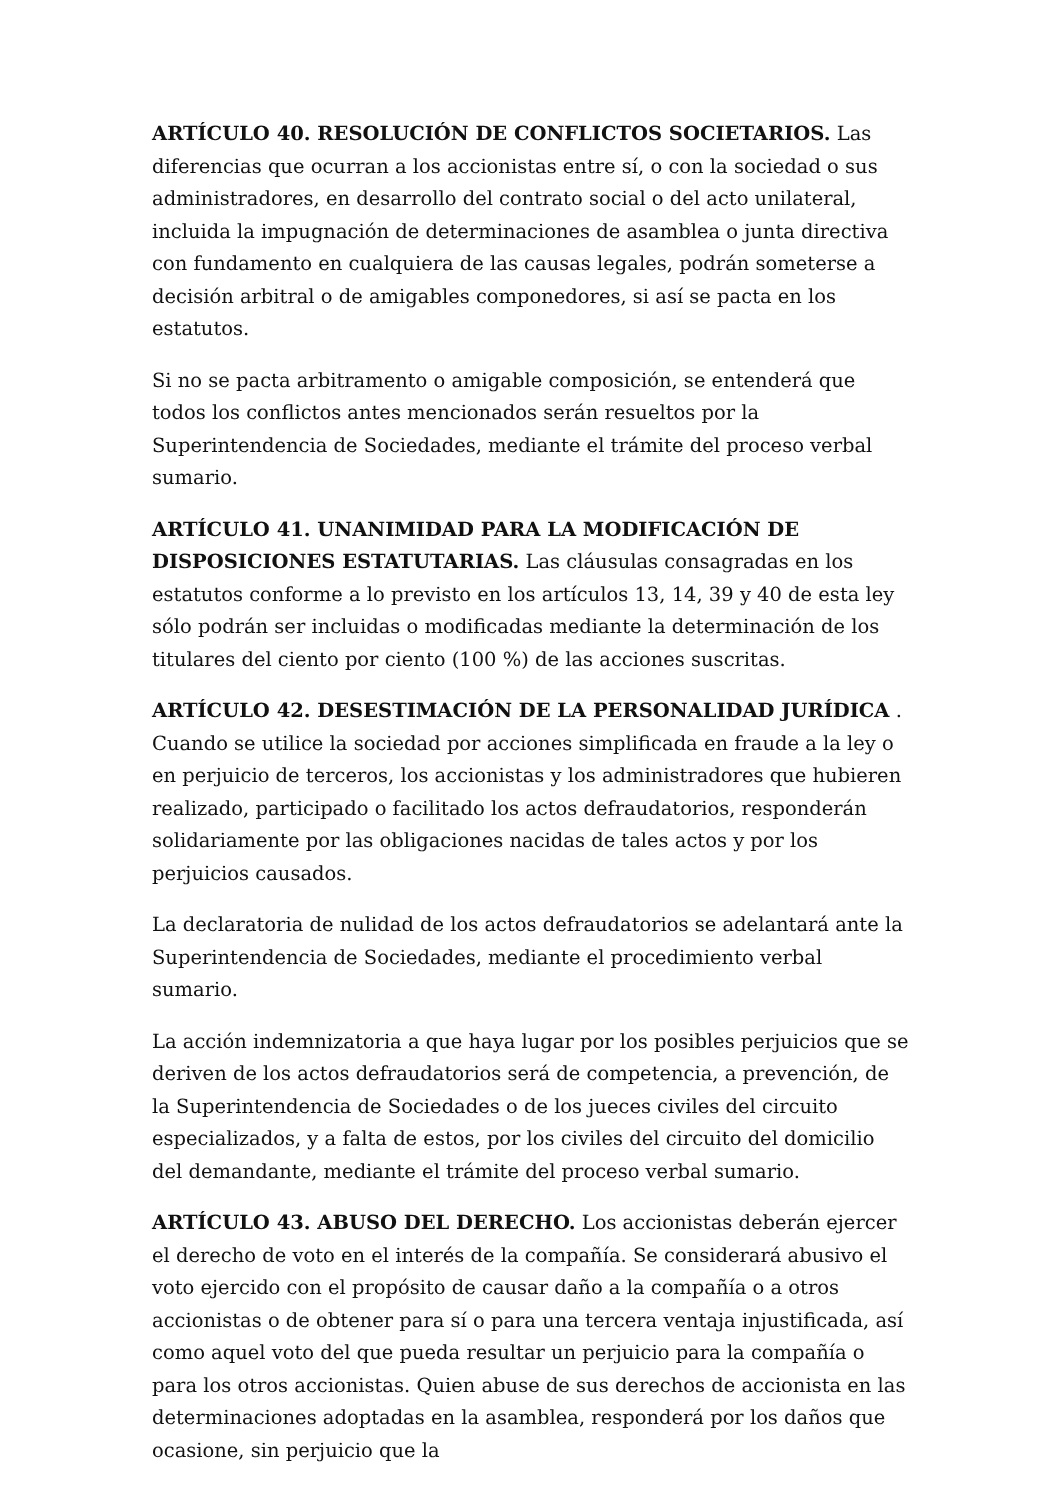ARTÍCULO 40. RESOLUCIÓN DE CONFLICTOS SOCIETARIOS. Las diferencias que ocurran a los accionistas entre sí, o con la sociedad o sus administradores, en desarrollo del contrato social o del acto unilateral, incluida la impugnación de determinaciones de asamblea o junta directiva con fundamento en cualquiera de las causas legales, podrán someterse a decisión arbitral o de amigables componedores, si así se pacta en los estatutos.
Si no se pacta arbitramento o amigable composición, se entenderá que todos los conflictos antes mencionados serán resueltos por la Superintendencia de Sociedades, mediante el trámite del proceso verbal sumario.
ARTÍCULO 41. UNANIMIDAD PARA LA MODIFICACIÓN DE DISPOSICIONES ESTATUTARIAS. Las cláusulas consagradas en los estatutos conforme a lo previsto en los artículos 13, 14, 39 y 40 de esta ley sólo podrán ser incluidas o modificadas mediante la determinación de los titulares del ciento por ciento (100 %) de las acciones suscritas.
ARTÍCULO 42. DESESTIMACIÓN DE LA PERSONALIDAD JURÍDICA . Cuando se utilice la sociedad por acciones simplificada en fraude a la ley o en perjuicio de terceros, los accionistas y los administradores que hubieren realizado, participado o facilitado los actos defraudatorios, responderán solidariamente por las obligaciones nacidas de tales actos y por los perjuicios causados.
La declaratoria de nulidad de los actos defraudatorios se adelantará ante la Superintendencia de Sociedades, mediante el procedimiento verbal sumario.
La acción indemnizatoria a que haya lugar por los posibles perjuicios que se deriven de los actos defraudatorios será de competencia, a prevención, de la Superintendencia de Sociedades o de los jueces civiles del circuito especializados, y a falta de estos, por los civiles del circuito del domicilio del demandante, mediante el trámite del proceso verbal sumario.
ARTÍCULO 43. ABUSO DEL DERECHO. Los accionistas deberán ejercer el derecho de voto en el interés de la compañía. Se considerará abusivo el voto ejercido con el propósito de causar daño a la compañía o a otros accionistas o de obtener para sí o para una tercera ventaja injustificada, así como aquel voto del que pueda resultar un perjuicio para la compañía o para los otros accionistas. Quien abuse de sus derechos de accionista en las determinaciones adoptadas en la asamblea, responderá por los daños que ocasione, sin perjuicio que la